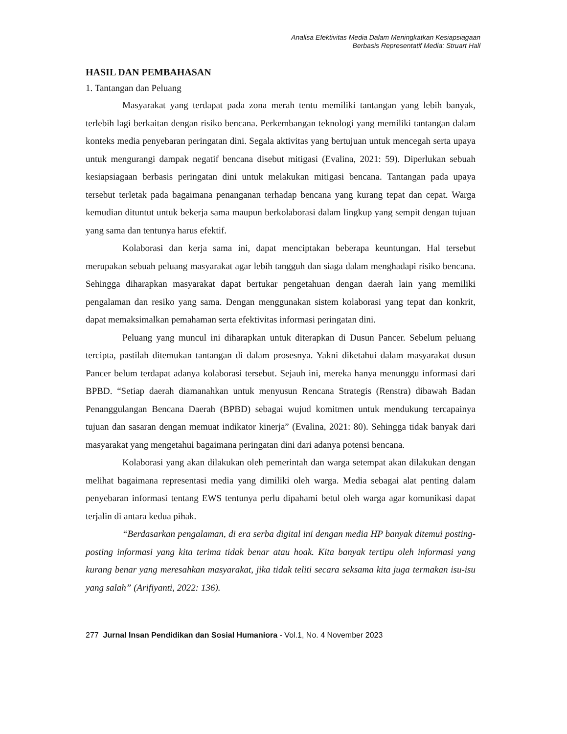Analisa Efektivitas Media Dalam Meningkatkan Kesiapsiagaan
Berbasis Representatif Media: Struart Hall
HASIL DAN PEMBAHASAN
1. Tantangan dan Peluang
Masyarakat yang terdapat pada zona merah tentu memiliki tantangan yang lebih banyak, terlebih lagi berkaitan dengan risiko bencana. Perkembangan teknologi yang memiliki tantangan dalam konteks media penyebaran peringatan dini. Segala aktivitas yang bertujuan untuk mencegah serta upaya untuk mengurangi dampak negatif bencana disebut mitigasi (Evalina, 2021: 59). Diperlukan sebuah kesiapsiagaan berbasis peringatan dini untuk melakukan mitigasi bencana. Tantangan pada upaya tersebut terletak pada bagaimana penanganan terhadap bencana yang kurang tepat dan cepat. Warga kemudian dituntut untuk bekerja sama maupun berkolaborasi dalam lingkup yang sempit dengan tujuan yang sama dan tentunya harus efektif.
Kolaborasi dan kerja sama ini, dapat menciptakan beberapa keuntungan. Hal tersebut merupakan sebuah peluang masyarakat agar lebih tangguh dan siaga dalam menghadapi risiko bencana. Sehingga diharapkan masyarakat dapat bertukar pengetahuan dengan daerah lain yang memiliki pengalaman dan resiko yang sama. Dengan menggunakan sistem kolaborasi yang tepat dan konkrit, dapat memaksimalkan pemahaman serta efektivitas informasi peringatan dini.
Peluang yang muncul ini diharapkan untuk diterapkan di Dusun Pancer. Sebelum peluang tercipta, pastilah ditemukan tantangan di dalam prosesnya. Yakni diketahui dalam masyarakat dusun Pancer belum terdapat adanya kolaborasi tersebut. Sejauh ini, mereka hanya menunggu informasi dari BPBD. “Setiap daerah diamanahkan untuk menyusun Rencana Strategis (Renstra) dibawah Badan Penanggulangan Bencana Daerah (BPBD) sebagai wujud komitmen untuk mendukung tercapainya tujuan dan sasaran dengan memuat indikator kinerja” (Evalina, 2021: 80). Sehingga tidak banyak dari masyarakat yang mengetahui bagaimana peringatan dini dari adanya potensi bencana.
Kolaborasi yang akan dilakukan oleh pemerintah dan warga setempat akan dilakukan dengan melihat bagaimana representasi media yang dimiliki oleh warga. Media sebagai alat penting dalam penyebaran informasi tentang EWS tentunya perlu dipahami betul oleh warga agar komunikasi dapat terjalin di antara kedua pihak.
“Berdasarkan pengalaman, di era serba digital ini dengan media HP banyak ditemui posting-posting informasi yang kita terima tidak benar atau hoak. Kita banyak tertipu oleh informasi yang kurang benar yang meresahkan masyarakat, jika tidak teliti secara seksama kita juga termakan isu-isu yang salah” (Arifiyanti, 2022: 136).
277 Jurnal Insan Pendidikan dan Sosial Humaniora - Vol.1, No. 4 November 2023